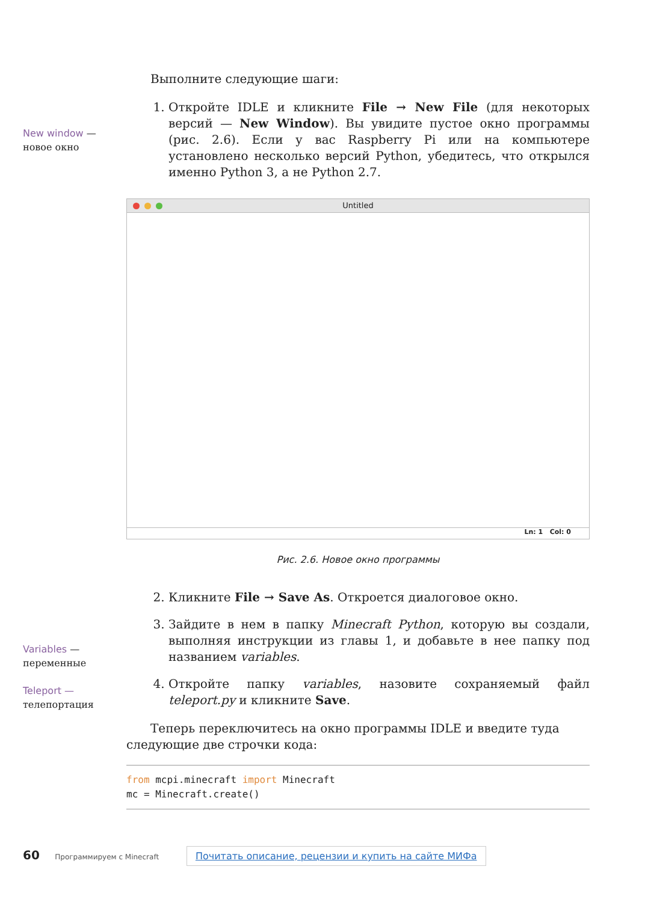New window — новое окно
Выполните следующие шаги:
1. Откройте IDLE и кликните File → New File (для некоторых версий — New Window). Вы увидите пустое окно программы (рис. 2.6). Если у вас Raspberry Pi или на компьютере установлено несколько версий Python, убедитесь, что открылся именно Python 3, а не Python 2.7.
Untitled
Ln: 1 Col: 0
Рис. 2.6. Новое окно программы
2. Кликните File → Save As. Откроется диалоговое окно.
3. Зайдите в нем в папку Minecraft Python, которую вы создали, выполняя инструкции из главы 1, и добавьте в нее папку под названием variables.
4. Откройте папку variables, назовите сохраняемый файл teleport.py и кликните Save.
Теперь переключитесь на окно программы IDLE и введите туда следующие две строчки кода:
from mcpi.minecraft import Minecraft
mc = Minecraft.create()
Variables — переменные
Teleport — телепортация
60 Программируем с Minecraft Почитать описание, рецензии и купить на сайте МИФа